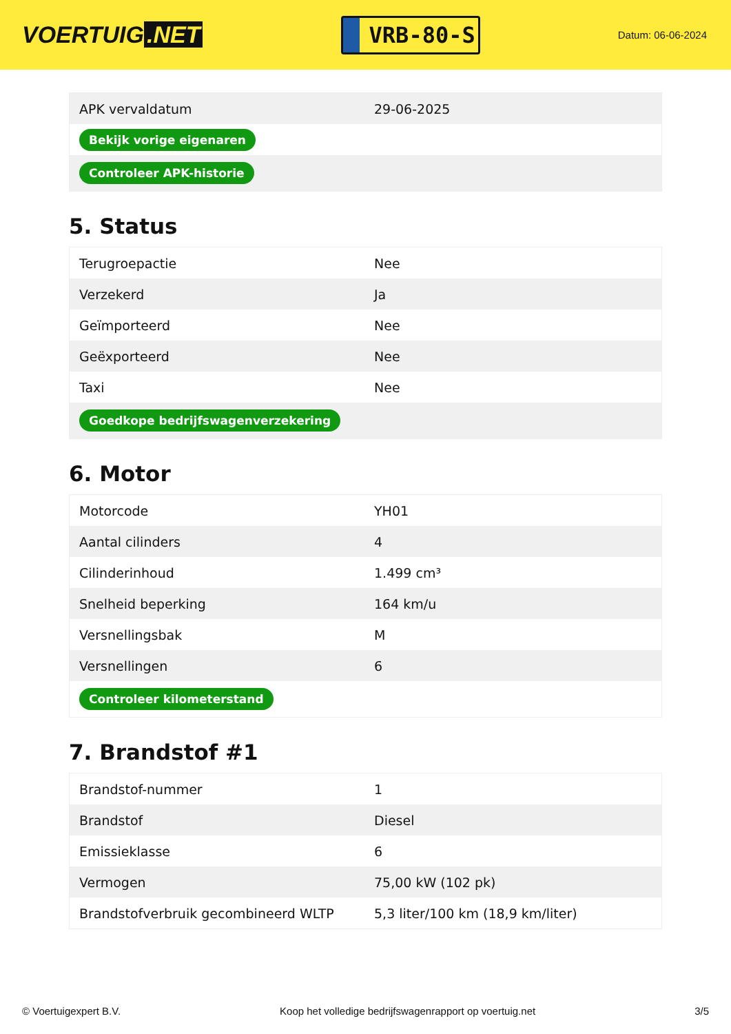VOERTUIG.NET
VRB-80-S
Datum: 06-06-2024
| APK vervaldatum | 29-06-2025 |
| Bekijk vorige eigenaren | |
| Controleer APK-historie | |
5. Status
| Terugroepactie | Nee |
| Verzekerd | Ja |
| Geïmporteerd | Nee |
| Geëxporteerd | Nee |
| Taxi | Nee |
| Goedkope bedrijfswagenverzekering | |
6. Motor
| Motorcode | YH01 |
| Aantal cilinders | 4 |
| Cilinderinhoud | 1.499 cm³ |
| Snelheid beperking | 164 km/u |
| Versnellingsbak | M |
| Versnellingen | 6 |
| Controleer kilometerstand | |
7. Brandstof #1
| Brandstof-nummer | 1 |
| Brandstof | Diesel |
| Emissieklasse | 6 |
| Vermogen | 75,00 kW (102 pk) |
| Brandstofverbruik gecombineerd WLTP | 5,3 liter/100 km (18,9 km/liter) |
© Voertuigexpert B.V. Koop het volledige bedrijfswagenrapport op voertuig.net 3/5